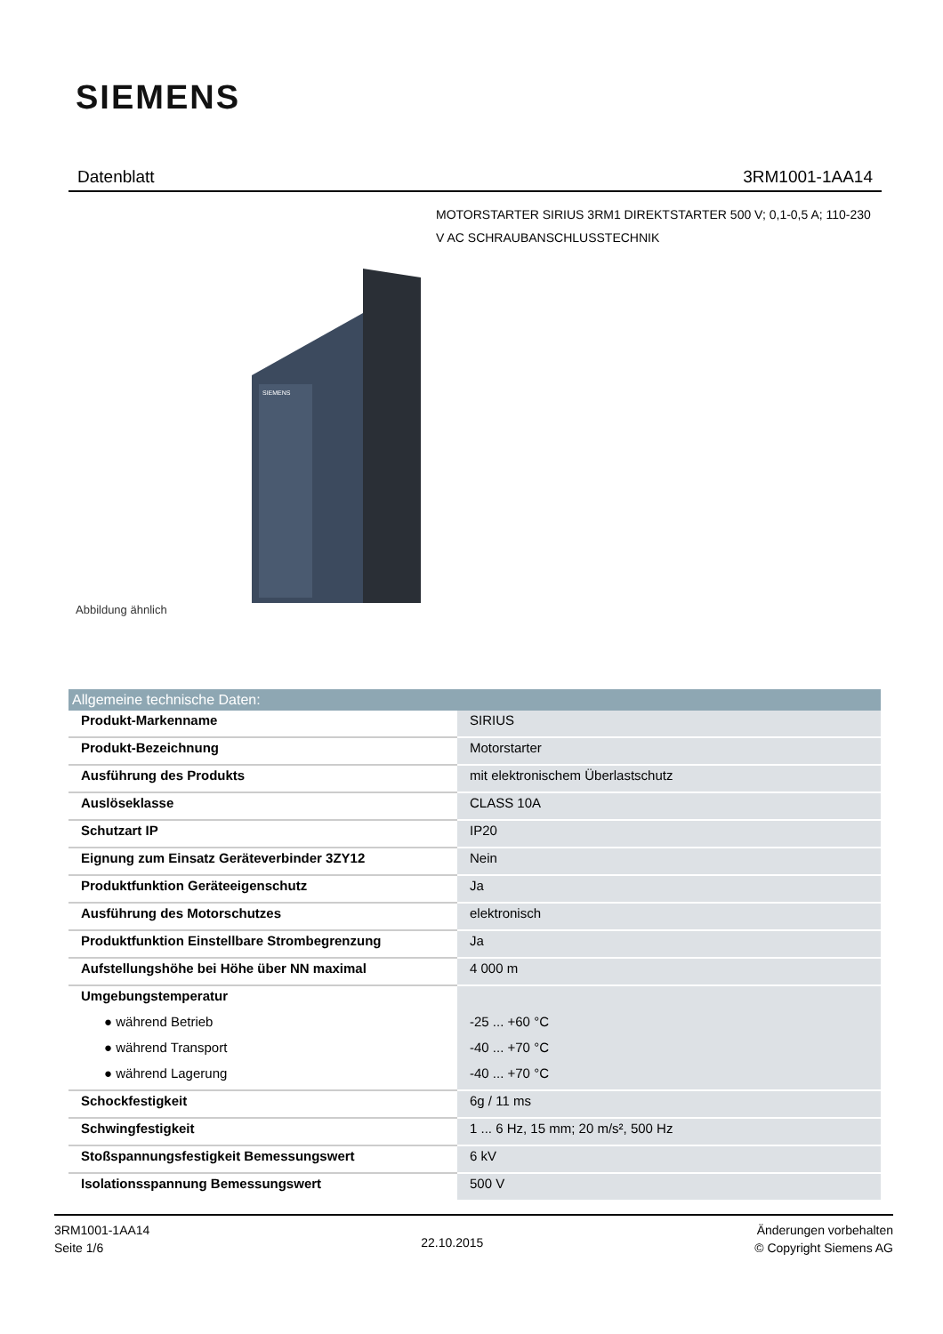SIEMENS
Datenblatt 3RM1001-1AA14
MOTORSTARTER SIRIUS 3RM1 DIREKTSTARTER 500 V; 0,1-0,5 A; 110-230 V AC SCHRAUBANSCHLUSSTECHNIK
SIEMENS
Abbildung ähnlich
| Allgemeine technische Daten: | |
| --- | --- |
| Produkt-Markenname | SIRIUS |
| Produkt-Bezeichnung | Motorstarter |
| Ausführung des Produkts | mit elektronischem Überlastschutz |
| Auslöseklasse | CLASS 10A |
| Schutzart IP | IP20 |
| Eignung zum Einsatz Geräteverbinder 3ZY12 | Nein |
| Produktfunktion Geräteeigenschutz | Ja |
| Ausführung des Motorschutzes | elektronisch |
| Produktfunktion Einstellbare Strombegrenzung | Ja |
| Aufstellungshöhe bei Höhe über NN maximal | 4 000 m |
| Umgebungstemperatur | |
| ● während Betrieb | -25 ... +60 °C |
| ● während Transport | -40 ... +70 °C |
| ● während Lagerung | -40 ... +70 °C |
| Schockfestigkeit | 6g / 11 ms |
| Schwingfestigkeit | 1 ... 6 Hz, 15 mm; 20 m/s², 500 Hz |
| Stoßspannungsfestigkeit Bemessungswert | 6 kV |
| Isolationsspannung Bemessungswert | 500 V |
3RM1001-1AA14
Seite 1/6
22.10.2015
Änderungen vorbehalten
© Copyright Siemens AG